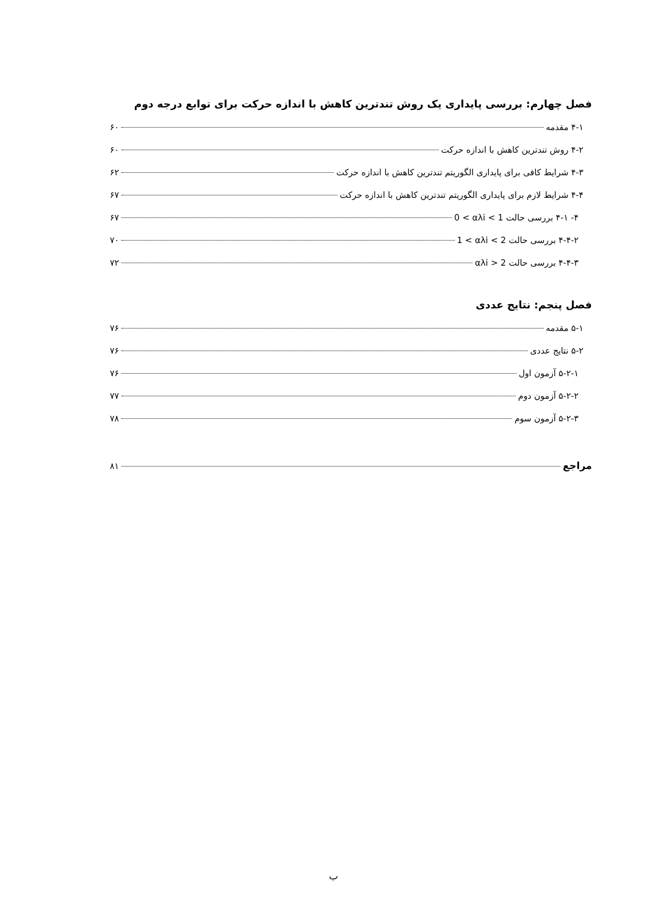فصل چهارم: بررسی پایداری یک روش تندترین کاهش با اندازه حرکت برای توابع درجه دوم
۴-۱ مقدمه ۶۰
۴-۲ روش تندترین کاهش با اندازه حرکت ۶۰
۴-۳ شرایط کافی برای پایداری الگوریتم تندترین کاهش با اندازه حرکت ۶۲
۴-۴ شرایط لازم برای پایداری الگوریتم تندترین کاهش با اندازه حرکت ۶۷
۴- ۴-۱ بررسی حالت 0 < αλi < 1 ۶۷
۴-۴-۲ بررسی حالت 1 < αλi < 2 ۷۰
۴-۴-۳ بررسی حالت αλi > 2 ۷۲
فصل پنجم: نتایج عددی
۵-۱ مقدمه ۷۶
۵-۲ نتایج عددی ۷۶
۵-۲-۱ آزمون اول ۷۶
۵-۲-۲ آزمون دوم ۷۷
۵-۲-۳ آزمون سوم ۷۸
مراجع ۸۱
ب